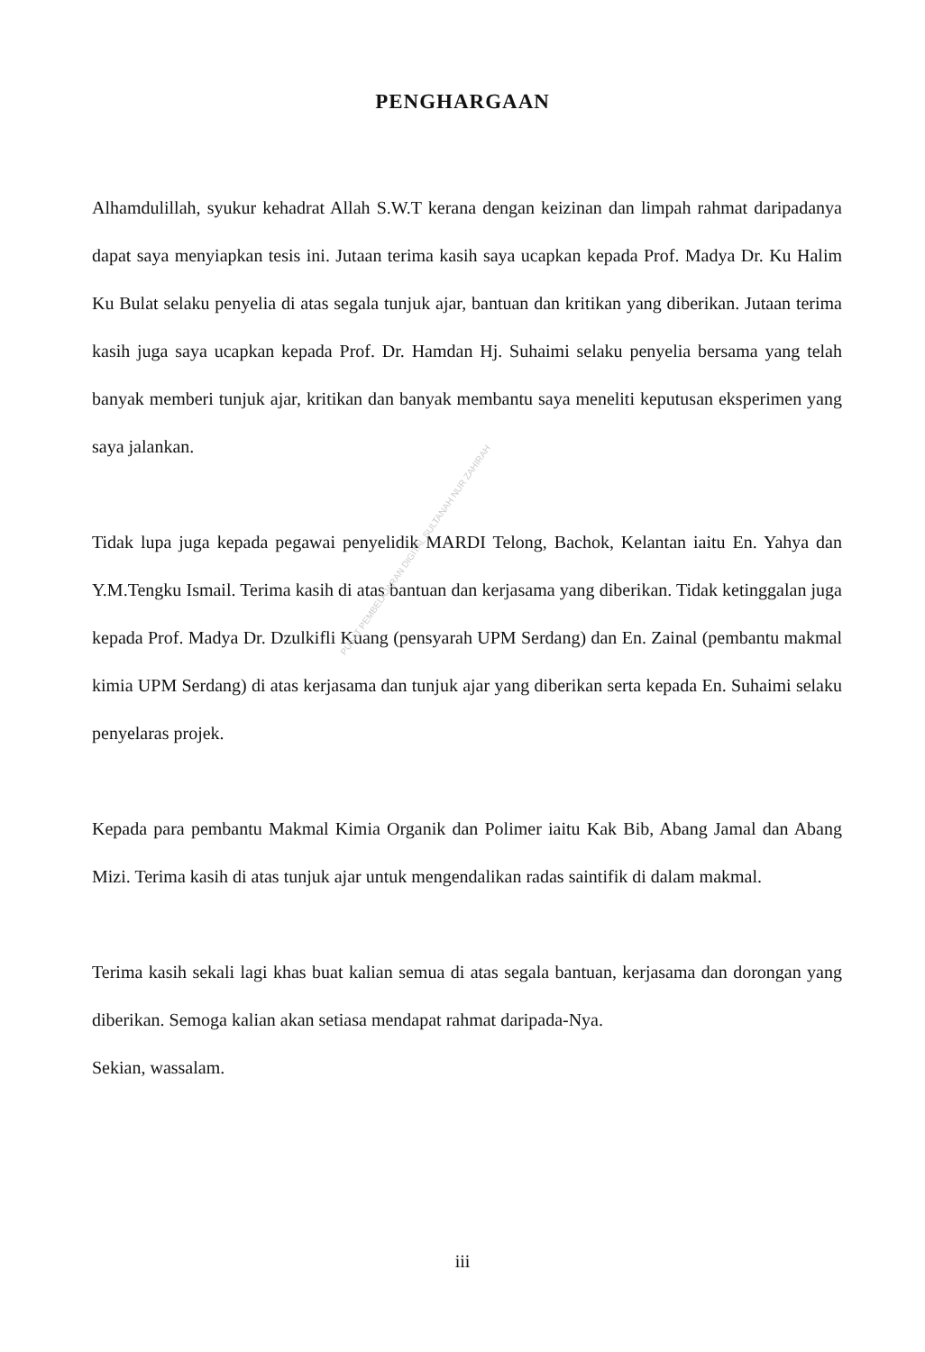PENGHARGAAN
Alhamdulillah, syukur kehadrat Allah S.W.T kerana dengan keizinan dan limpah rahmat daripadanya dapat saya menyiapkan tesis ini. Jutaan terima kasih saya ucapkan kepada Prof. Madya Dr. Ku Halim Ku Bulat selaku penyelia di atas segala tunjuk ajar, bantuan dan kritikan yang diberikan. Jutaan terima kasih juga saya ucapkan kepada Prof. Dr. Hamdan Hj. Suhaimi selaku penyelia bersama yang telah banyak memberi tunjuk ajar, kritikan dan banyak membantu saya meneliti keputusan eksperimen yang saya jalankan.
Tidak lupa juga kepada pegawai penyelidik MARDI Telong, Bachok, Kelantan iaitu En. Yahya dan Y.M.Tengku Ismail. Terima kasih di atas bantuan dan kerjasama yang diberikan. Tidak ketinggalan juga kepada Prof. Madya Dr. Dzulkifli Kuang (pensyarah UPM Serdang) dan En. Zainal (pembantu makmal kimia UPM Serdang) di atas kerjasama dan tunjuk ajar yang diberikan serta kepada En. Suhaimi selaku penyelaras projek.
Kepada para pembantu Makmal Kimia Organik dan Polimer iaitu Kak Bib, Abang Jamal dan Abang Mizi. Terima kasih di atas tunjuk ajar untuk mengendalikan radas saintifik di dalam makmal.
Terima kasih sekali lagi khas buat kalian semua di atas segala bantuan, kerjasama dan dorongan yang diberikan. Semoga kalian akan setiasa mendapat rahmat daripada-Nya.
Sekian, wassalam.
PUSAT PEMBELAJARAN DIGITAL SULTANAH NUR ZAHIRAH
iii